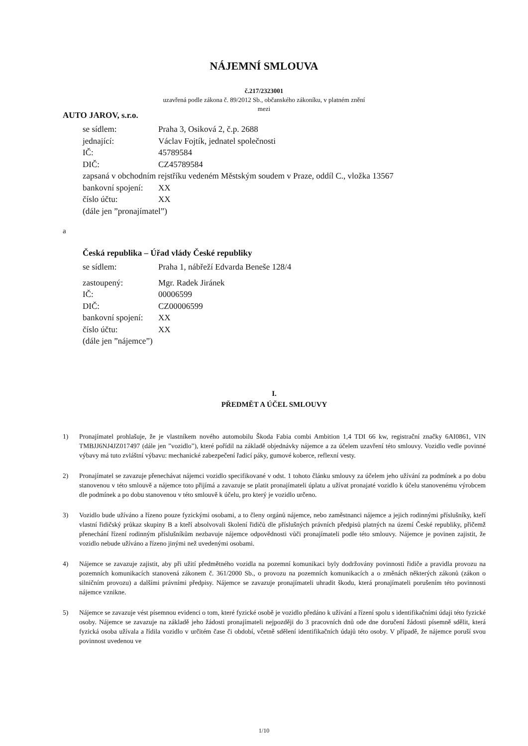NÁJEMNÍ SMLOUVA
č.217/2323001
uzavřená podle zákona č. 89/2012 Sb., občanského zákoníku, v platném znění
mezi
AUTO JAROV, s.r.o.
se sídlem: Praha 3, Osiková 2, č.p. 2688
jednající: Václav Fojtík, jednatel společnosti
IČ: 45789584
DIČ: CZ45789584
zapsaná v obchodním rejstříku vedeném Městským soudem v Praze, oddíl C., vložka 13567
bankovní spojení: XX
číslo účtu: XX
(dále jen ”pronajímatel”)
a
Česká republika – Úřad vlády České republiky
se sídlem: Praha 1, nábřeží Edvarda Beneše 128/4
zastoupený: Mgr. Radek Jiránek
IČ: 00006599
DIČ: CZ00006599
bankovní spojení: XX
číslo účtu: XX
(dále jen ”nájemce”)
I.
PŘEDMĚT A ÚČEL SMLOUVY
1) Pronajímatel prohlašuje, že je vlastníkem nového automobilu Škoda Fabia combi Ambition 1,4 TDI 66 kw, registrační značky 6AI0861, VIN TMBJJ6NJ4JZ017497 (dále jen ”vozidlo”), které pořídil na základě objednávky nájemce a za účelem uzavření této smlouvy. Vozidlo vedle povinné výbavy má tuto zvláštní výbavu: mechanické zabezpečení řadicí páky, gumové koberce, reflexní vesty.
2) Pronajímatel se zavazuje přenechávat nájemci vozidlo specifikované v odst. 1 tohoto článku smlouvy za účelem jeho užívání za podmínek a po dobu stanovenou v této smlouvě a nájemce toto přijímá a zavazuje se platit pronajímateli úplatu a užívat pronajaté vozidlo k účelu stanovenému výrobcem dle podmínek a po dobu stanovenou v této smlouvě k účelu, pro který je vozidlo určeno.
3) Vozidlo bude užíváno a řízeno pouze fyzickými osobami, a to členy orgánů nájemce, nebo zaměstnanci nájemce a jejich rodinnými příslušníky, kteří vlastní řidičský průkaz skupiny B a kteří absolvovali školení řidičů dle příslušných právních předpisů platných na území České republiky, přičemž přenechání řízení rodinným příslušníkům nezbavuje nájemce odpovědnosti vůči pronajímateli podle této smlouvy. Nájemce je povinen zajistit, že vozidlo nebude užíváno a řízeno jinými než uvedenými osobami.
4) Nájemce se zavazuje zajistit, aby při užití předmětného vozidla na pozemní komunikaci byly dodržovány povinnosti řidiče a pravidla provozu na pozemních komunikacích stanovená zákonem č. 361/2000 Sb., o provozu na pozemních komunikacích a o změnách některých zákonů (zákon o silničním provozu) a dalšími právními předpisy. Nájemce se zavazuje pronajímateli uhradit škodu, která pronajímateli porušením této povinnosti nájemce vznikne.
5) Nájemce se zavazuje vést písemnou evidenci o tom, které fyzické osobě je vozidlo předáno k užívání a řízení spolu s identifikačními údaji této fyzické osoby. Nájemce se zavazuje na základě jeho žádosti pronajímateli nejpozději do 3 pracovních dnů ode dne doručení žádosti písemně sdělit, která fyzická osoba užívala a řídila vozidlo v určitém čase či období, včetně sdělení identifikačních údajů této osoby. V případě, že nájemce poruší svou povinnost uvedenou ve
1/10